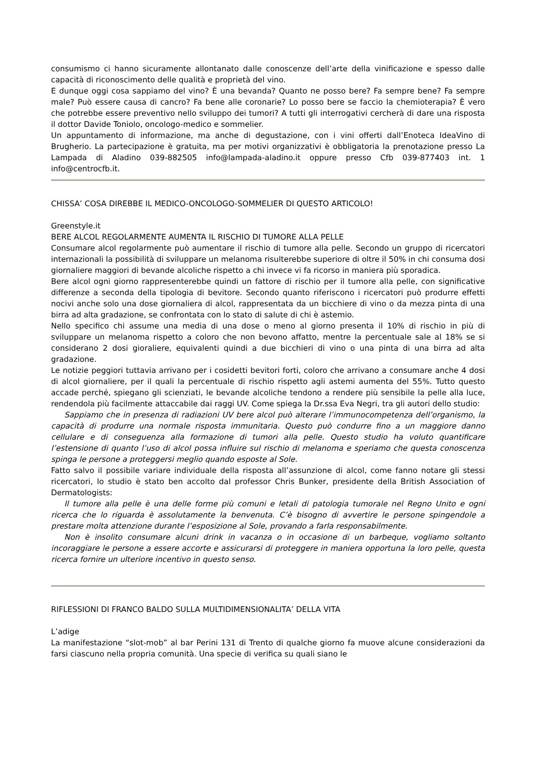consumismo ci hanno sicuramente allontanato dalle conoscenze dell’arte della vinificazione e spesso dalle capacità di riconoscimento delle qualità e proprietà del vino.
E dunque oggi cosa sappiamo del vino? È una bevanda? Quanto ne posso bere? Fa sempre bene? Fa sempre male? Può essere causa di cancro? Fa bene alle coronarie? Lo posso bere se faccio la chemioterapia? È vero che potrebbe essere preventivo nello sviluppo dei tumori? A tutti gli interrogativi cercherà di dare una risposta il dottor Davide Toniolo, oncologo-medico e sommelier.
Un appuntamento di informazione, ma anche di degustazione, con i vini offerti dall’Enoteca IdeaVino di Brugherio. La partecipazione è gratuita, ma per motivi organizzativi è obbligatoria la prenotazione presso La Lampada di Aladino 039-882505 info@lampada-aladino.it oppure presso Cfb 039-877403 int. 1 info@centrocfb.it.
CHISSA’ COSA DIREBBE IL MEDICO-ONCOLOGO-SOMMELIER DI QUESTO ARTICOLO!
Greenstyle.it
BERE ALCOL REGOLARMENTE AUMENTA IL RISCHIO DI TUMORE ALLA PELLE
Consumare alcol regolarmente può aumentare il rischio di tumore alla pelle. Secondo un gruppo di ricercatori internazionali la possibilità di sviluppare un melanoma risulterebbe superiore di oltre il 50% in chi consuma dosi giornaliere maggiori di bevande alcoliche rispetto a chi invece vi fa ricorso in maniera più sporadica.
Bere alcol ogni giorno rappresenterebbe quindi un fattore di rischio per il tumore alla pelle, con significative differenze a seconda della tipologia di bevitore. Secondo quanto riferiscono i ricercatori può produrre effetti nocivi anche solo una dose giornaliera di alcol, rappresentata da un bicchiere di vino o da mezza pinta di una birra ad alta gradazione, se confrontata con lo stato di salute di chi è astemio.
Nello specifico chi assume una media di una dose o meno al giorno presenta il 10% di rischio in più di sviluppare un melanoma rispetto a coloro che non bevono affatto, mentre la percentuale sale al 18% se si considerano 2 dosi gioraliere, equivalenti quindi a due bicchieri di vino o una pinta di una birra ad alta gradazione.
Le notizie peggiori tuttavia arrivano per i cosidetti bevitori forti, coloro che arrivano a consumare anche 4 dosi di alcol giornaliere, per il quali la percentuale di rischio rispetto agli astemi aumenta del 55%. Tutto questo accade perché, spiegano gli scienziati, le bevande alcoliche tendono a rendere più sensibile la pelle alla luce, rendendola più facilmente attaccabile dai raggi UV. Come spiega la Dr.ssa Eva Negri, tra gli autori dello studio:
Sappiamo che in presenza di radiazioni UV bere alcol può alterare l’immunocompetenza dell’organismo, la capacità di produrre una normale risposta immunitaria. Questo può condurre fino a un maggiore danno cellulare e di conseguenza alla formazione di tumori alla pelle. Questo studio ha voluto quantificare l’estensione di quanto l’uso di alcol possa influire sul rischio di melanoma e speriamo che questa conoscenza spinga le persone a proteggersi meglio quando esposte al Sole.
Fatto salvo il possibile variare individuale della risposta all’assunzione di alcol, come fanno notare gli stessi ricercatori, lo studio è stato ben accolto dal professor Chris Bunker, presidente della British Association of Dermatologists:
Il tumore alla pelle è una delle forme più comuni e letali di patologia tumorale nel Regno Unito e ogni ricerca che lo riguarda è assolutamente la benvenuta. C’è bisogno di avvertire le persone spingendole a prestare molta attenzione durante l’esposizione al Sole, provando a farla responsabilmente.
Non è insolito consumare alcuni drink in vacanza o in occasione di un barbeque, vogliamo soltanto incoraggiare le persone a essere accorte e assicurarsi di proteggere in maniera opportuna la loro pelle, questa ricerca fornire un ulteriore incentivo in questo senso.
RIFLESSIONI DI FRANCO BALDO SULLA MULTIDIMENSIONALITA’ DELLA VITA
L’adige
La manifestazione “slot-mob” al bar Perini 131 di Trento di qualche giorno fa muove alcune considerazioni da farsi ciascuno nella propria comunità. Una specie di verifica su quali siano le